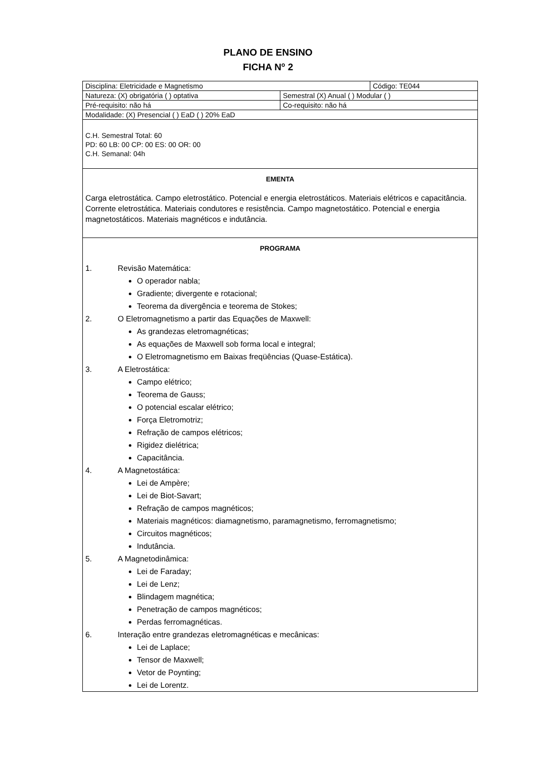PLANO DE ENSINO
FICHA N<sup>o</sup> 2
| Disciplina: Eletricidade e Magnetismo | | Código: TE044 |
| Natureza: (X) obrigatória ( ) optativa | Semestral (X) Anual ( ) Modular ( ) | |
| Pré-requisito: não há | Co-requisito: não há | |
| Modalidade: (X) Presencial ( ) EaD ( ) 20% EaD | | |
| C.H. Semestral Total: 60 PD: 60 LB: 00 CP: 00 ES: 00 OR: 00 C.H. Semanal: 04h | | |
| EMENTA Carga eletrostática. Campo eletrostático. Potencial e energia eletrostáticos. Materiais elétricos e capacitância. Corrente eletrostática. Materiais condutores e resistência. Campo magnetostático. Potencial e energia magnetostáticos. Materiais magnéticos e indutância. | | |
| PROGRAMA 1. Revisão Matemática: O operador nabla; Gradiente; divergente e rotacional; Teorema da divergência e teorema de Stokes; 2. O Eletromagnetismo a partir das Equações de Maxwell: As grandezas eletromagnéticas; As equações de Maxwell sob forma local e integral; O Eletromagnetismo em Baixas freqüências (Quase-Estática). 3. A Eletrostática: Campo elétrico; Teorema de Gauss; O potencial escalar elétrico; Força Eletromotriz; Refração de campos elétricos; Rigidez dielétrica; Capacitância. 4. A Magnetostática: Lei de Ampère; Lei de Biot-Savart; Refração de campos magnéticos; Materiais magnéticos: diamagnetismo, paramagnetismo, ferromagnetismo; Circuitos magnéticos; Indutância. 5. A Magnetodinâmica: Lei de Faraday; Lei de Lenz; Blindagem magnética; Penetração de campos magnéticos; Perdas ferromagnéticas. 6. Interação entre grandezas eletromagnéticas e mecânicas: Lei de Laplace; Tensor de Maxwell; Vetor de Poynting; Lei de Lorentz. | | |